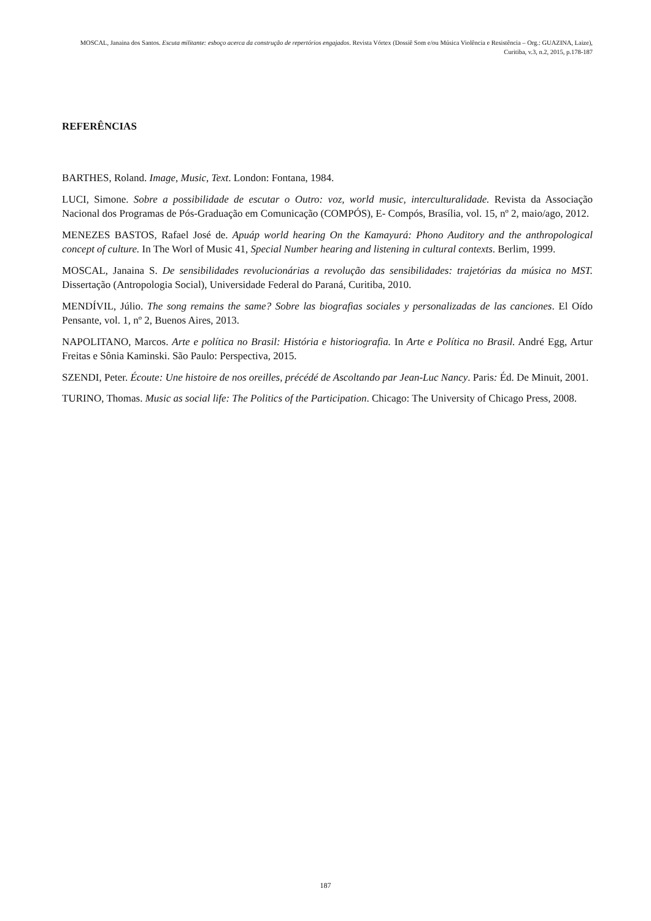MOSCAL, Janaina dos Santos. Escuta militante: esboço acerca da construção de repertórios engajados. Revista Vórtex (Dossiê Som e/ou Música Violência e Resistência – Org.: GUAZINA, Laize), Curitiba, v.3, n.2, 2015, p.178-187
REFERÊNCIAS
BARTHES, Roland. Image, Music, Text. London: Fontana, 1984.
LUCI, Simone. Sobre a possibilidade de escutar o Outro: voz, world music, interculturalidade. Revista da Associação Nacional dos Programas de Pós-Graduação em Comunicação (COMPÓS), E- Compós, Brasília, vol. 15, nº 2, maio/ago, 2012.
MENEZES BASTOS, Rafael José de. Apuáp world hearing On the Kamayurá: Phono Auditory and the anthropological concept of culture. In The Worl of Music 41, Special Number hearing and listening in cultural contexts. Berlim, 1999.
MOSCAL, Janaina S. De sensibilidades revolucionárias a revolução das sensibilidades: trajetórias da música no MST. Dissertação (Antropologia Social), Universidade Federal do Paraná, Curitiba, 2010.
MENDÍVIL, Júlio. The song remains the same? Sobre las biografias sociales y personalizadas de las canciones. El Oído Pensante, vol. 1, nº 2, Buenos Aires, 2013.
NAPOLITANO, Marcos. Arte e política no Brasil: História e historiografia. In Arte e Política no Brasil. André Egg, Artur Freitas e Sônia Kaminski. São Paulo: Perspectiva, 2015.
SZENDI, Peter. Écoute: Une histoire de nos oreilles, précédé de Ascoltando par Jean-Luc Nancy. Paris: Éd. De Minuit, 2001.
TURINO, Thomas. Music as social life: The Politics of the Participation. Chicago: The University of Chicago Press, 2008.
187